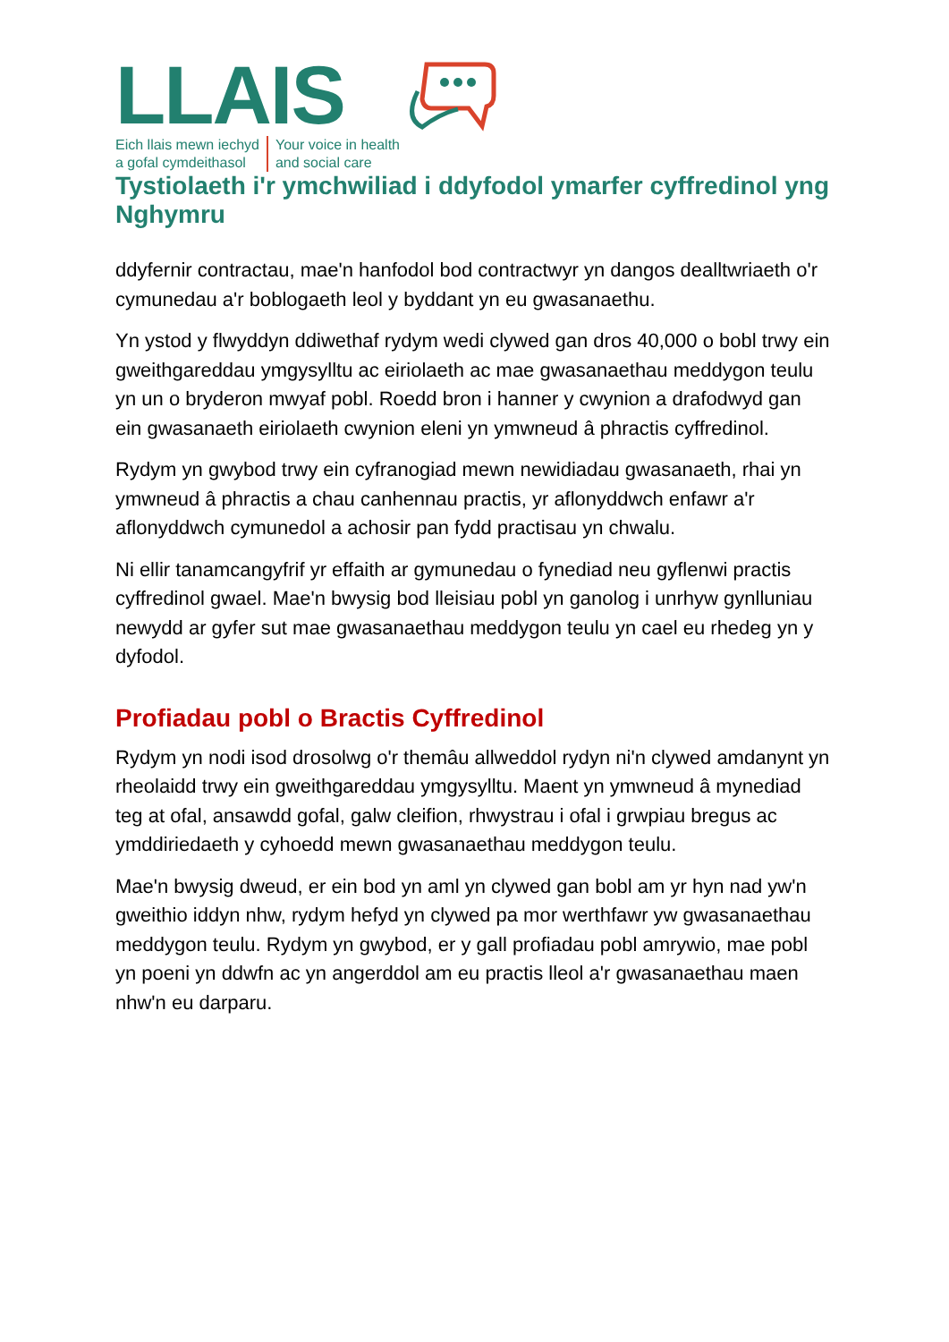LLAIS
Eich llais mewn iechyd
a gofal cymdeithasol
Your voice in health
and social care
Tystiolaeth i'r ymchwiliad i ddyfodol ymarfer cyffredinol yng Nghymru
ddyfernir contractau, mae'n hanfodol bod contractwyr yn dangos dealltwriaeth o'r cymunedau a'r boblogaeth leol y byddant yn eu gwasanaethu.
Yn ystod y flwyddyn ddiwethaf rydym wedi clywed gan dros 40,000 o bobl trwy ein gweithgareddau ymgysylltu ac eiriolaeth ac mae gwasanaethau meddygon teulu yn un o bryderon mwyaf pobl. Roedd bron i hanner y cwynion a drafodwyd gan ein gwasanaeth eiriolaeth cwynion eleni yn ymwneud â phractis cyffredinol.
Rydym yn gwybod trwy ein cyfranogiad mewn newidiadau gwasanaeth, rhai yn ymwneud â phractis a chau canhennau practis, yr aflonyddwch enfawr a'r aflonyddwch cymunedol a achosir pan fydd practisau yn chwalu.
Ni ellir tanamcangyfrif yr effaith ar gymunedau o fynediad neu gyflenwi practis cyffredinol gwael. Mae'n bwysig bod lleisiau pobl yn ganolog i unrhyw gynlluniau newydd ar gyfer sut mae gwasanaethau meddygon teulu yn cael eu rhedeg yn y dyfodol.
Profiadau pobl o Bractis Cyffredinol
Rydym yn nodi isod drosolwg o'r themâu allweddol rydyn ni'n clywed amdanynt yn rheolaidd trwy ein gweithgareddau ymgysylltu. Maent yn ymwneud â mynediad teg at ofal, ansawdd gofal, galw cleifion, rhwystrau i ofal i grwpiau bregus ac ymddiriedaeth y cyhoedd mewn gwasanaethau meddygon teulu.
Mae'n bwysig dweud, er ein bod yn aml yn clywed gan bobl am yr hyn nad yw'n gweithio iddyn nhw, rydym hefyd yn clywed pa mor werthfawr yw gwasanaethau meddygon teulu. Rydym yn gwybod, er y gall profiadau pobl amrywio, mae pobl yn poeni yn ddwfn ac yn angerddol am eu practis lleol a'r gwasanaethau maen nhw'n eu darparu.